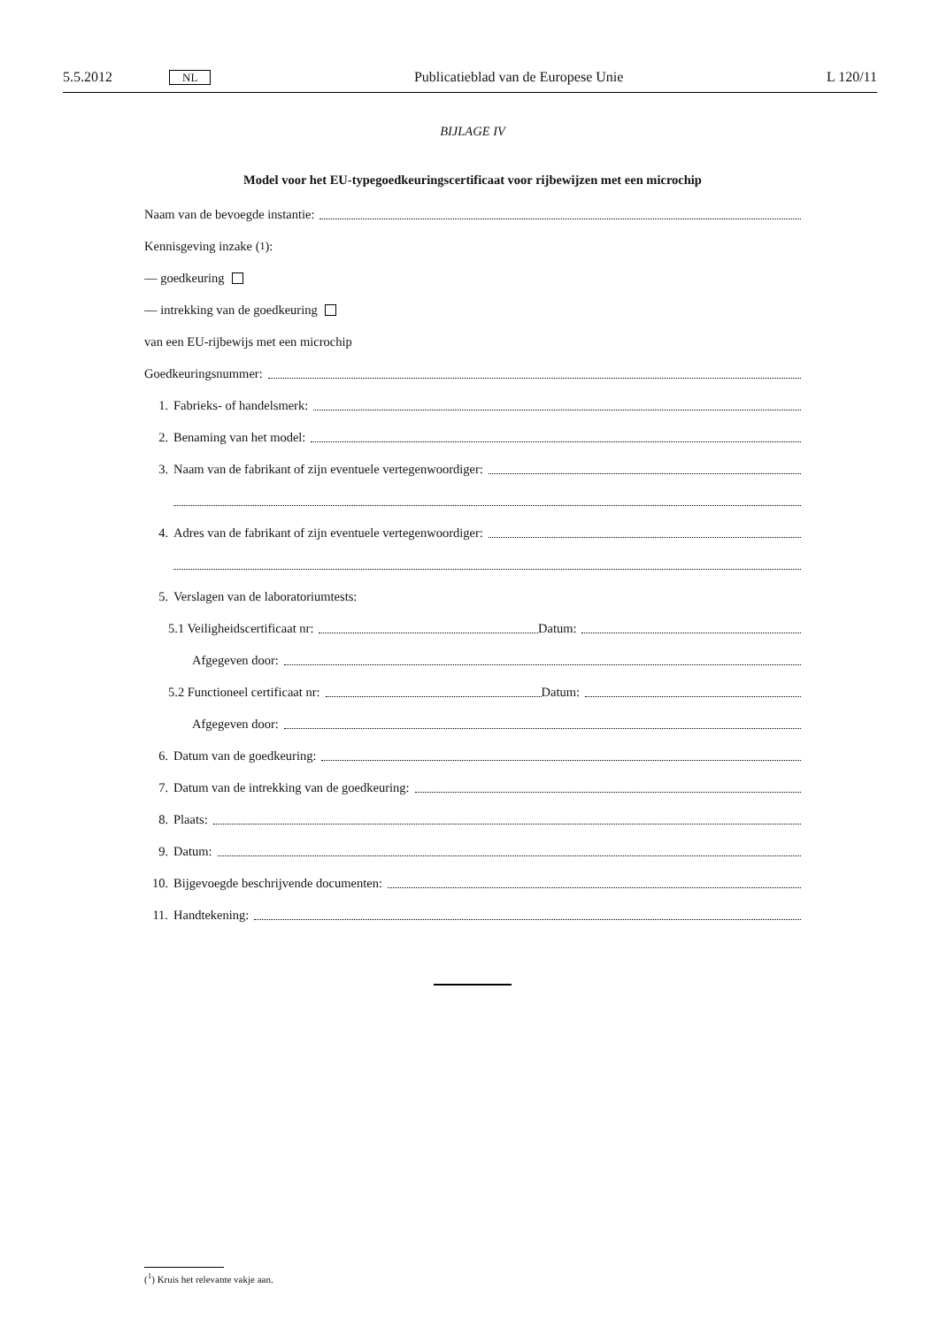5.5.2012 NL Publicatieblad van de Europese Unie L 120/11
BIJLAGE IV
Model voor het EU-typegoedkeuringscertificaat voor rijbewijzen met een microchip
Naam van de bevoegde instantie:
Kennisgeving inzake (<sup>1</sup>):
— goedkeuring
— intrekking van de goedkeuring
van een EU-rijbewijs met een microchip
Goedkeuringsnummer:
1. Fabrieks- of handelsmerk:
2. Benaming van het model:
3. Naam van de fabrikant of zijn eventuele vertegenwoordiger:
4. Adres van de fabrikant of zijn eventuele vertegenwoordiger:
5. Verslagen van de laboratoriumtests:
5.1 Veiligheidscertificaat nr: Datum:
Afgegeven door:
5.2 Functioneel certificaat nr: Datum:
Afgegeven door:
6. Datum van de goedkeuring:
7. Datum van de intrekking van de goedkeuring:
8. Plaats:
9. Datum:
10. Bijgevoegde beschrijvende documenten:
11. Handtekening:
(<sup>1</sup>) Kruis het relevante vakje aan.